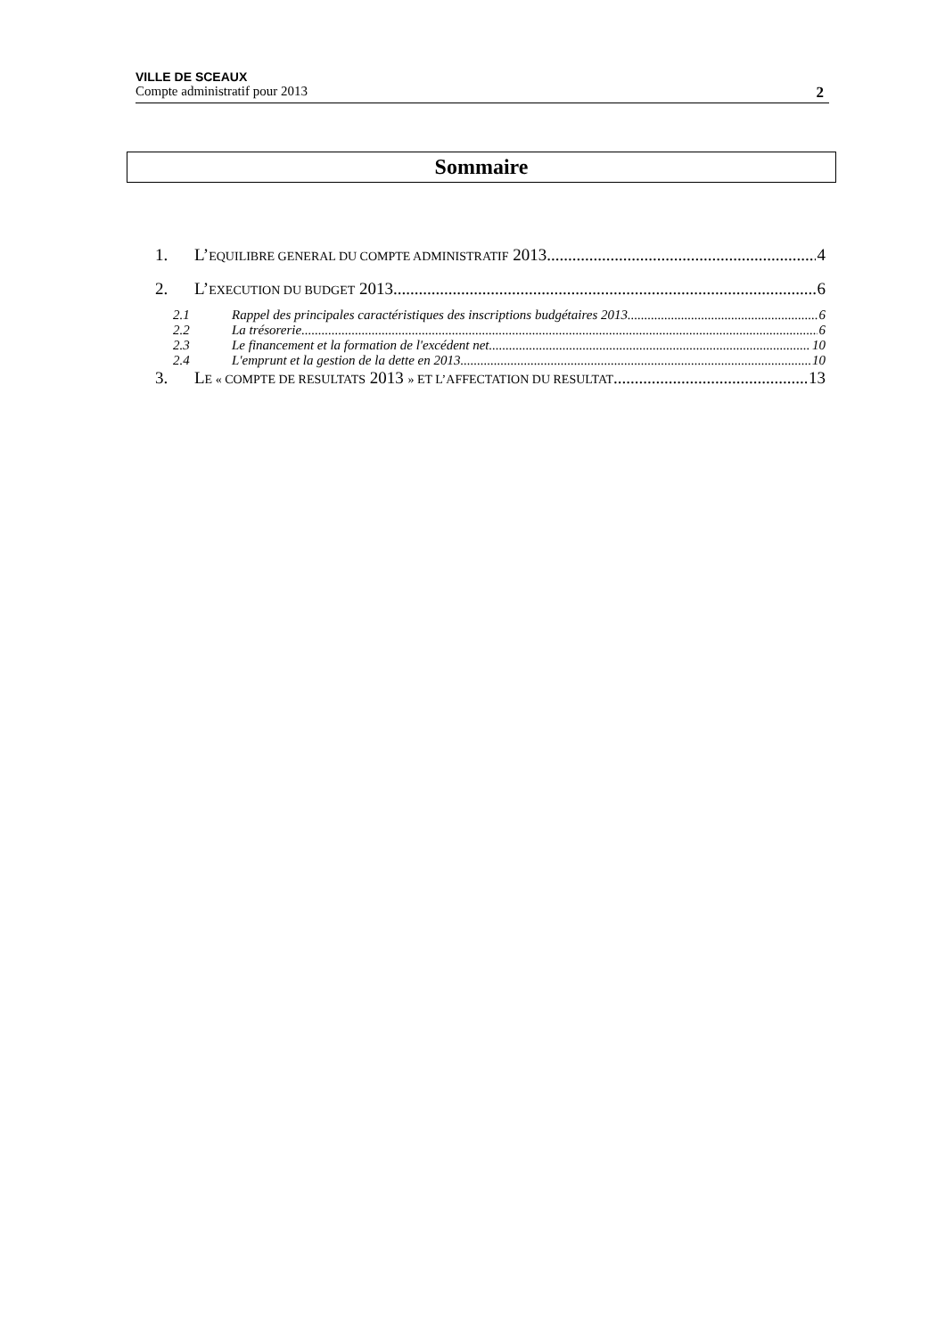VILLE DE SCEAUX
Compte administratif pour 2013 2
Sommaire
1. L’EQUILIBRE GENERAL DU COMPTE ADMINISTRATIF 2013 4
2. L’EXECUTION DU BUDGET 2013 6
2.1 Rappel des principales caractéristiques des inscriptions budgétaires 2013 6
2.2 La trésorerie 6
2.3 Le financement et la formation de l'excédent net 10
2.4 L'emprunt et la gestion de la dette en 2013 10
3. LE « COMPTE DE RESULTATS 2013 » ET L’AFFECTATION DU RESULTAT 13